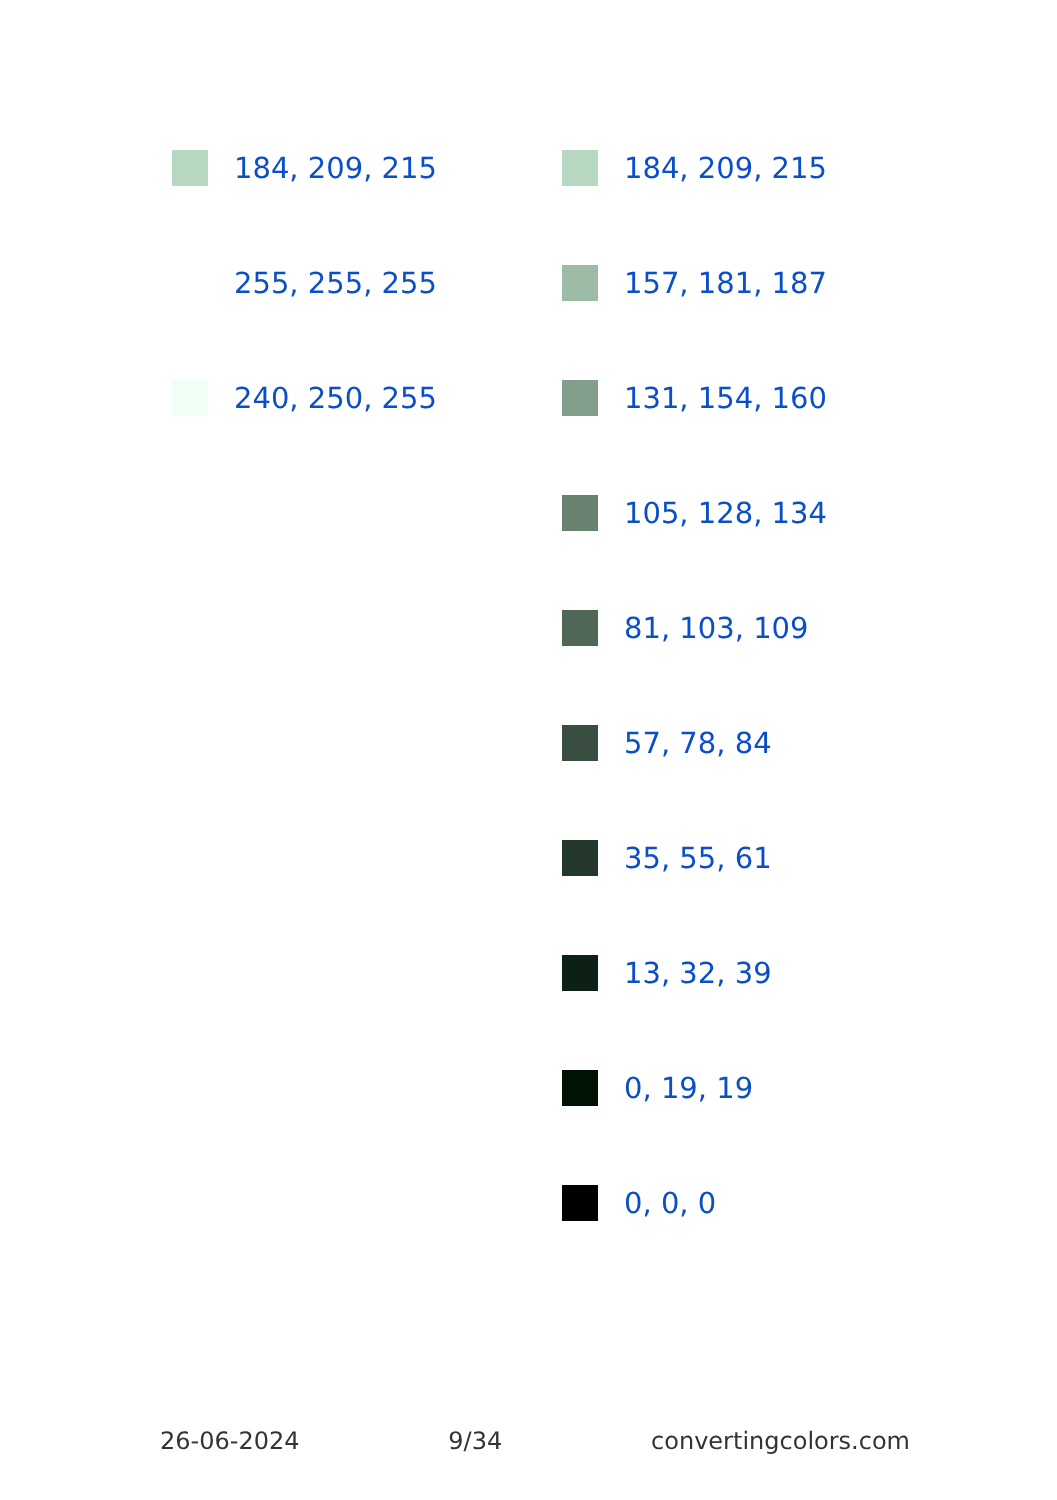184, 209, 215
255, 255, 255
240, 250, 255
184, 209, 215
157, 181, 187
131, 154, 160
105, 128, 134
81, 103, 109
57, 78, 84
35, 55, 61
13, 32, 39
0, 19, 19
0, 0, 0
26-06-2024 9/34 convertingcolors.com